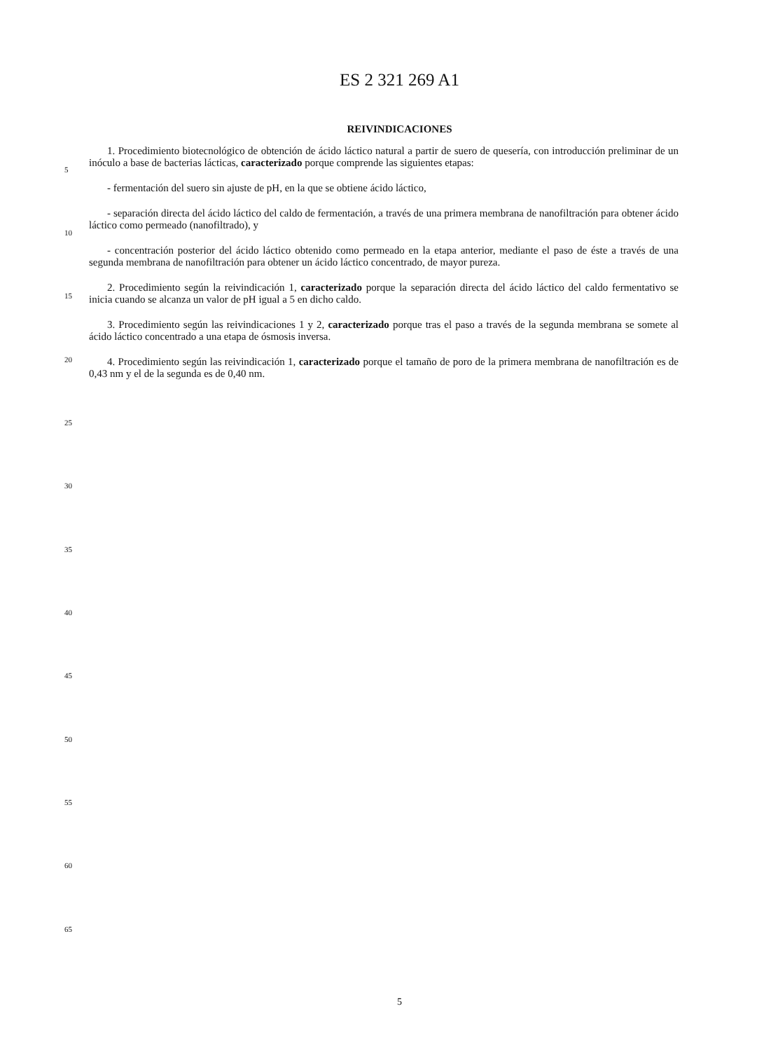ES 2 321 269 A1
REIVINDICACIONES
1. Procedimiento biotecnológico de obtención de ácido láctico natural a partir de suero de quesería, con introducción preliminar de un inóculo a base de bacterias lácticas, caracterizado porque comprende las siguientes etapas:
- fermentación del suero sin ajuste de pH, en la que se obtiene ácido láctico,
- separación directa del ácido láctico del caldo de fermentación, a través de una primera membrana de nanofiltración para obtener ácido láctico como permeado (nanofiltrado), y
- concentración posterior del ácido láctico obtenido como permeado en la etapa anterior, mediante el paso de éste a través de una segunda membrana de nanofiltración para obtener un ácido láctico concentrado, de mayor pureza.
2. Procedimiento según la reivindicación 1, caracterizado porque la separación directa del ácido láctico del caldo fermentativo se inicia cuando se alcanza un valor de pH igual a 5 en dicho caldo.
3. Procedimiento según las reivindicaciones 1 y 2, caracterizado porque tras el paso a través de la segunda membrana se somete al ácido láctico concentrado a una etapa de ósmosis inversa.
4. Procedimiento según las reivindicación 1, caracterizado porque el tamaño de poro de la primera membrana de nanofiltración es de 0,43 nm y el de la segunda es de 0,40 nm.
5
10
15
20
25
30
35
40
45
50
55
60
65
5